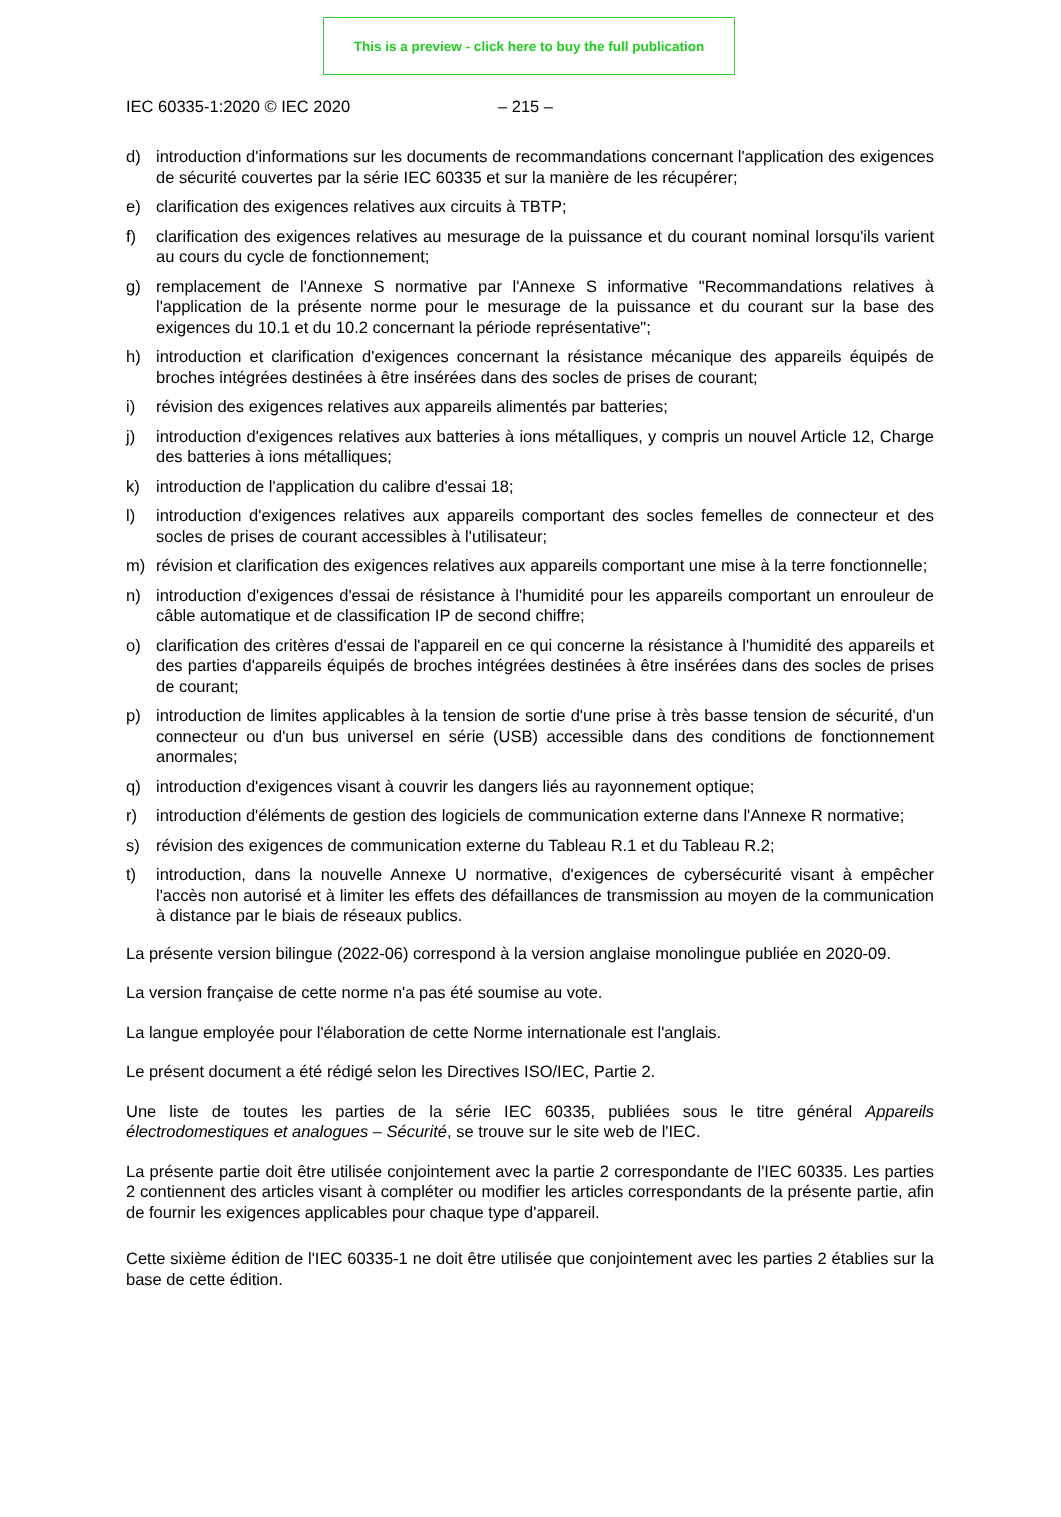This is a preview - click here to buy the full publication
IEC 60335-1:2020 © IEC 2020 – 215 –
d) introduction d'informations sur les documents de recommandations concernant l'application des exigences de sécurité couvertes par la série IEC 60335 et sur la manière de les récupérer;
e) clarification des exigences relatives aux circuits à TBTP;
f) clarification des exigences relatives au mesurage de la puissance et du courant nominal lorsqu'ils varient au cours du cycle de fonctionnement;
g) remplacement de l'Annexe S normative par l'Annexe S informative "Recommandations relatives à l'application de la présente norme pour le mesurage de la puissance et du courant sur la base des exigences du 10.1 et du 10.2 concernant la période représentative";
h) introduction et clarification d'exigences concernant la résistance mécanique des appareils équipés de broches intégrées destinées à être insérées dans des socles de prises de courant;
i) révision des exigences relatives aux appareils alimentés par batteries;
j) introduction d'exigences relatives aux batteries à ions métalliques, y compris un nouvel Article 12, Charge des batteries à ions métalliques;
k) introduction de l'application du calibre d'essai 18;
l) introduction d'exigences relatives aux appareils comportant des socles femelles de connecteur et des socles de prises de courant accessibles à l'utilisateur;
m) révision et clarification des exigences relatives aux appareils comportant une mise à la terre fonctionnelle;
n) introduction d'exigences d'essai de résistance à l'humidité pour les appareils comportant un enrouleur de câble automatique et de classification IP de second chiffre;
o) clarification des critères d'essai de l'appareil en ce qui concerne la résistance à l'humidité des appareils et des parties d'appareils équipés de broches intégrées destinées à être insérées dans des socles de prises de courant;
p) introduction de limites applicables à la tension de sortie d'une prise à très basse tension de sécurité, d'un connecteur ou d'un bus universel en série (USB) accessible dans des conditions de fonctionnement anormales;
q) introduction d'exigences visant à couvrir les dangers liés au rayonnement optique;
r) introduction d'éléments de gestion des logiciels de communication externe dans l'Annexe R normative;
s) révision des exigences de communication externe du Tableau R.1 et du Tableau R.2;
t) introduction, dans la nouvelle Annexe U normative, d'exigences de cybersécurité visant à empêcher l'accès non autorisé et à limiter les effets des défaillances de transmission au moyen de la communication à distance par le biais de réseaux publics.
La présente version bilingue (2022-06) correspond à la version anglaise monolingue publiée en 2020-09.
La version française de cette norme n'a pas été soumise au vote.
La langue employée pour l'élaboration de cette Norme internationale est l'anglais.
Le présent document a été rédigé selon les Directives ISO/IEC, Partie 2.
Une liste de toutes les parties de la série IEC 60335, publiées sous le titre général Appareils électrodomestiques et analogues – Sécurité, se trouve sur le site web de l'IEC.
La présente partie doit être utilisée conjointement avec la partie 2 correspondante de l'IEC 60335. Les parties 2 contiennent des articles visant à compléter ou modifier les articles correspondants de la présente partie, afin de fournir les exigences applicables pour chaque type d'appareil.
Cette sixième édition de l'IEC 60335-1 ne doit être utilisée que conjointement avec les parties 2 établies sur la base de cette édition.